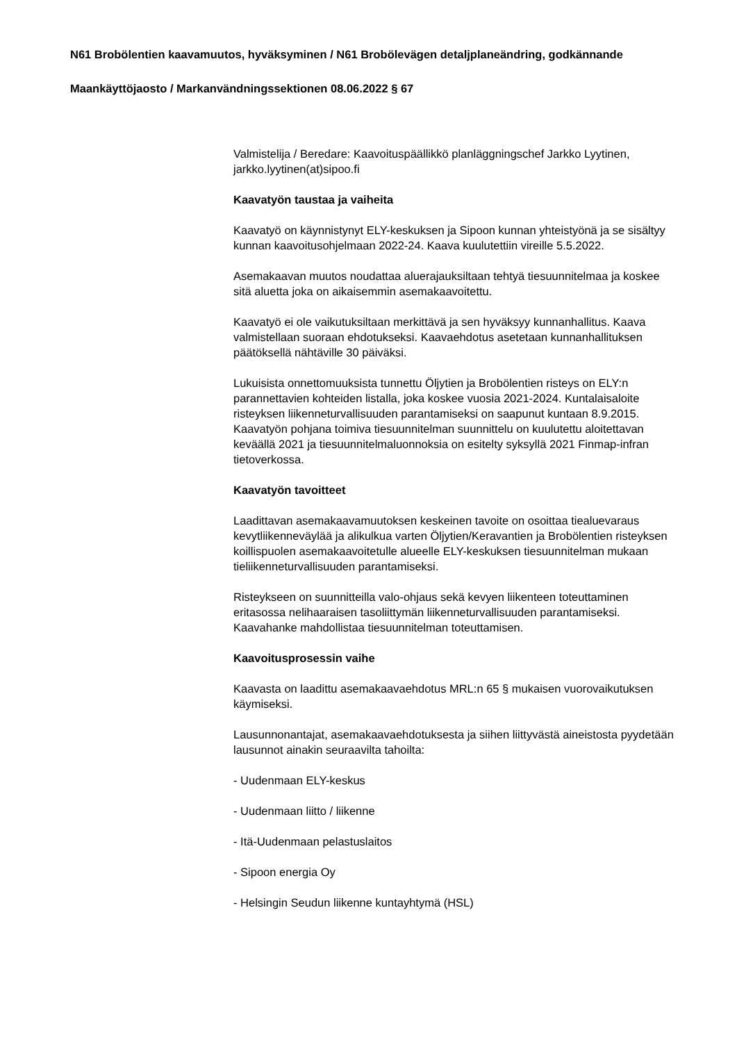N61 Brobölentien kaavamuutos, hyväksyminen / N61 Brobölevägen detaljplaneändring, godkännande
Maankäyttöjaosto / Markanvändningssektionen 08.06.2022 § 67
Valmistelija / Beredare: Kaavoituspäällikkö planläggningschef Jarkko Lyytinen, jarkko.lyytinen(at)sipoo.fi
Kaavatyön taustaa ja vaiheita
Kaavatyö on käynnistynyt ELY-keskuksen ja Sipoon kunnan yhteistyönä ja se sisältyy kunnan kaavoitusohjelmaan 2022-24. Kaava kuulutettiin vireille 5.5.2022.
Asemakaavan muutos noudattaa aluerajauksiltaan tehtyä tiesuunnitelmaa ja koskee sitä aluetta joka on aikaisemmin asemakaavoitettu.
Kaavatyö ei ole vaikutuksiltaan merkittävä ja sen hyväksyy kunnanhallitus. Kaava valmistellaan suoraan ehdotukseksi. Kaavaehdotus asetetaan kunnanhallituksen päätöksellä nähtäville 30 päiväksi.
Lukuisista onnettomuuksista tunnettu Öljytien ja Brobölentien risteys on ELY:n parannettavien kohteiden listalla, joka koskee vuosia 2021-2024. Kuntalaisaloite risteyksen liikenneturvallisuuden parantamiseksi on saapunut kuntaan 8.9.2015. Kaavatyön pohjana toimiva tiesuunnitelman suunnittelu on kuulutettu aloitettavan keväällä 2021 ja tiesuunnitelmaluonnoksia on esitelty syksyllä 2021 Finmap-infran tietoverkossa.
Kaavatyön tavoitteet
Laadittavan asemakaavamuutoksen keskeinen tavoite on osoittaa tiealuevaraus kevytliikenneväylää ja alikulkua varten Öljytien/Keravantien ja Brobölentien risteyksen koillispuolen asemakaavoitetulle alueelle ELY-keskuksen tiesuunnitelman mukaan tieliikenneturvallisuuden parantamiseksi.
Risteykseen on suunnitteilla valo-ohjaus sekä kevyen liikenteen toteuttaminen eritasossa nelihaaraisen tasoliittymän liikenneturvallisuuden parantamiseksi. Kaavahanke mahdollistaa tiesuunnitelman toteuttamisen.
Kaavoitusprosessin vaihe
Kaavasta on laadittu asemakaavaehdotus MRL:n 65 § mukaisen vuorovaikutuksen käymiseksi.
Lausunnonantajat, asemakaavaehdotuksesta ja siihen liittyvästä aineistosta pyydetään lausunnot ainakin seuraavilta tahoilta:
- Uudenmaan ELY-keskus
- Uudenmaan liitto / liikenne
- Itä-Uudenmaan pelastuslaitos
- Sipoon energia Oy
- Helsingin Seudun liikenne kuntayhtymä (HSL)